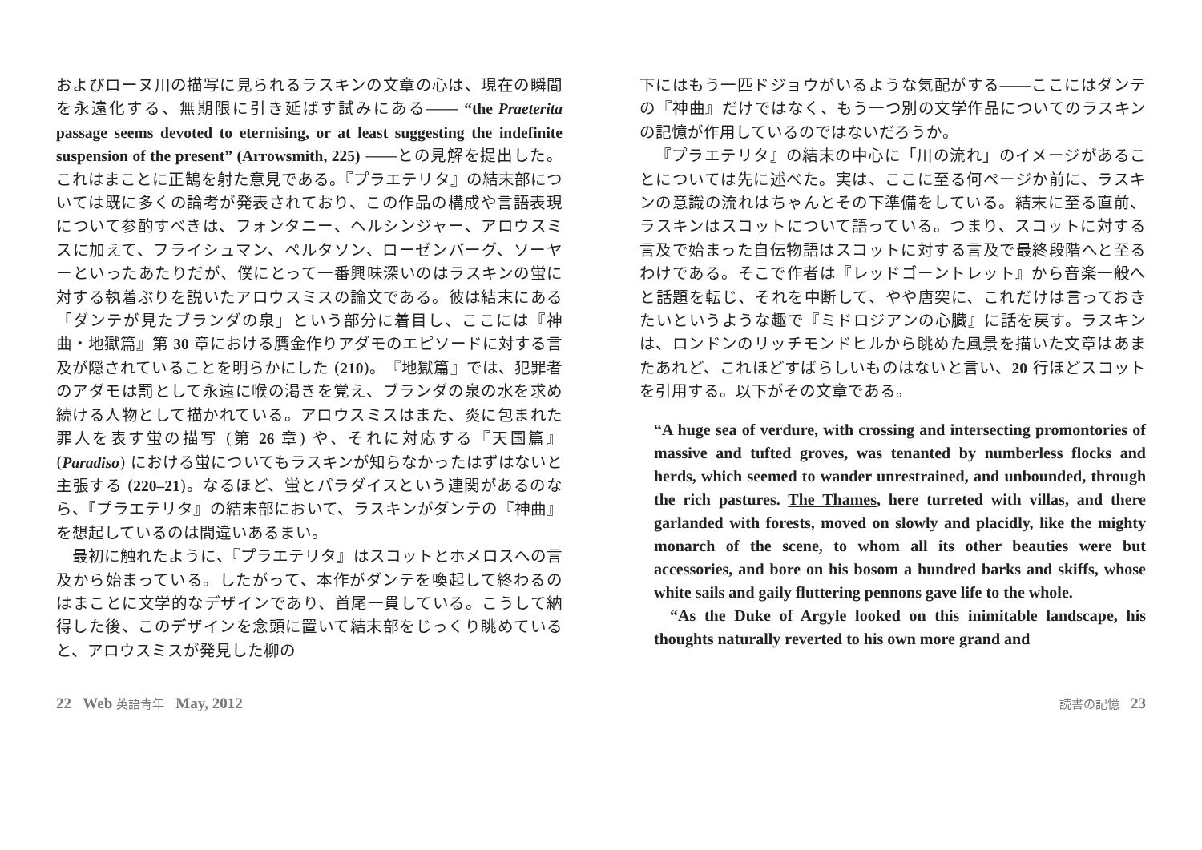およびローヌ川の描写に見られるラスキンの文章の心は、現在の瞬間を永遠化する、無期限に引き延ばす試みにある―― “the Praeterita passage seems devoted to eternising, or at least suggesting the indefinite suspension of the present” (Arrowsmith, 225) ――との見解を提出した。これはまことに正鵠を射た意見である。『プラエテリタ』の結末部については既に多くの論考が発表されており、この作品の構成や言語表現について参酌すべきは、フォンタニー、ヘルシンジャー、アロウスミスに加えて、フライシュマン、ペルタソン、ローゼンバーグ、ソーヤーといったあたりだが、僕にとって一番興味深いのはラスキンの蛍に対する執着ぶりを説いたアロウスミスの論文である。彼は結末にある「ダンテが見たブランダの泉」という部分に着目し、ここには『神曲・地獄篇』第 30 章における贋金作りアダモのエピソードに対する言及が隠されていることを明らかにした (210)。『地獄篇』では、犯罪者のアダモは罰として永遠に喉の渇きを覚え、ブランダの泉の水を求め続ける人物として描かれている。アロウスミスはまた、炎に包まれた罪人を表す蛍の描写 (第 26 章) や、それに対応する『天国篇』(Paradiso) における蛍についてもラスキンが知らなかったはずはないと主張する (220–21)。なるほど、蛍とパラダイスという連関があるのなら、『プラエテリタ』の結末部において、ラスキンがダンテの『神曲』を想起しているのは間違いあるまい。
最初に触れたように、『プラエテリタ』はスコットとホメロスへの言及から始まっている。したがって、本作がダンテを喚起して終わるのはまことに文学的なデザインであり、首尾一貫している。こうして納得した後、このデザインを念頭に置いて結末部をじっくり眺めていると、アロウスミスが発見した柳の
下にはもう一匹ドジョウがいるような気配がする――ここにはダンテの『神曲』だけではなく、もう一つ別の文学作品についてのラスキンの記憶が作用しているのではないだろうか。
『プラエテリタ』の結末の中心に「川の流れ」のイメージがあることについては先に述べた。実は、ここに至る何ページか前に、ラスキンの意識の流れはちゃんとその下準備をしている。結末に至る直前、ラスキンはスコットについて語っている。つまり、スコットに対する言及で始まった自伝物語はスコットに対する言及で最終段階へと至るわけである。そこで作者は『レッドゴーントレット』から音楽一般へと話題を転じ、それを中断して、やや唐突に、これだけは言っておきたいというような趣で『ミドロジアンの心臓』に話を戻す。ラスキンは、ロンドンのリッチモンドヒルから眺めた風景を描いた文章はあまたあれど、これほどすばらしいものはないと言い、20 行ほどスコットを引用する。以下がその文章である。
“A huge sea of verdure, with crossing and intersecting promontories of massive and tufted groves, was tenanted by numberless flocks and herds, which seemed to wander unrestrained, and unbounded, through the rich pastures. The Thames, here turreted with villas, and there garlanded with forests, moved on slowly and placidly, like the mighty monarch of the scene, to whom all its other beauties were but accessories, and bore on his bosom a hundred barks and skiffs, whose white sails and gaily fluttering pennons gave life to the whole.
“As the Duke of Argyle looked on this inimitable landscape, his thoughts naturally reverted to his own more grand and
22 Web 英語青年 May, 2012
読書の記憶 23